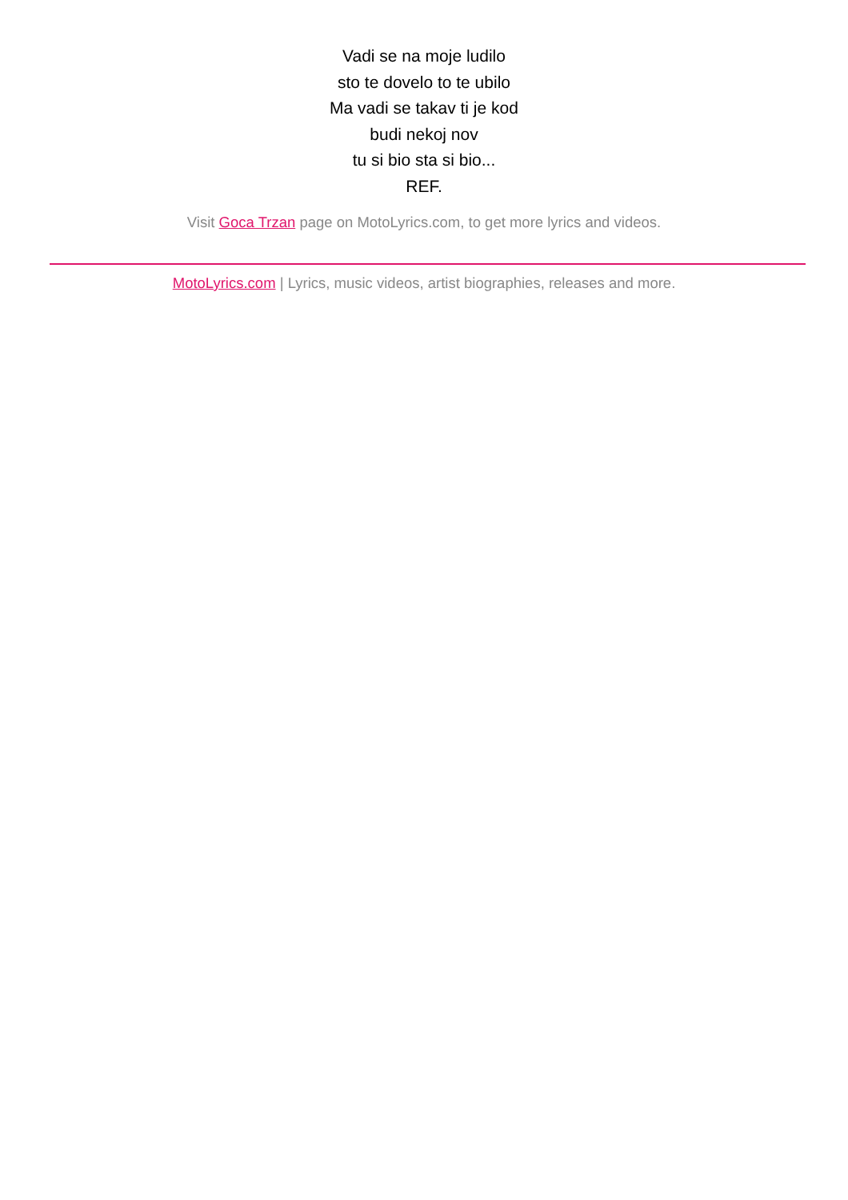Vadi se na moje ludilo
sto te dovelo to te ubilo
Ma vadi se takav ti je kod
budi nekoj nov
tu si bio sta si bio...
REF.
Visit Goca Trzan page on MotoLyrics.com, to get more lyrics and videos.
MotoLyrics.com | Lyrics, music videos, artist biographies, releases and more.